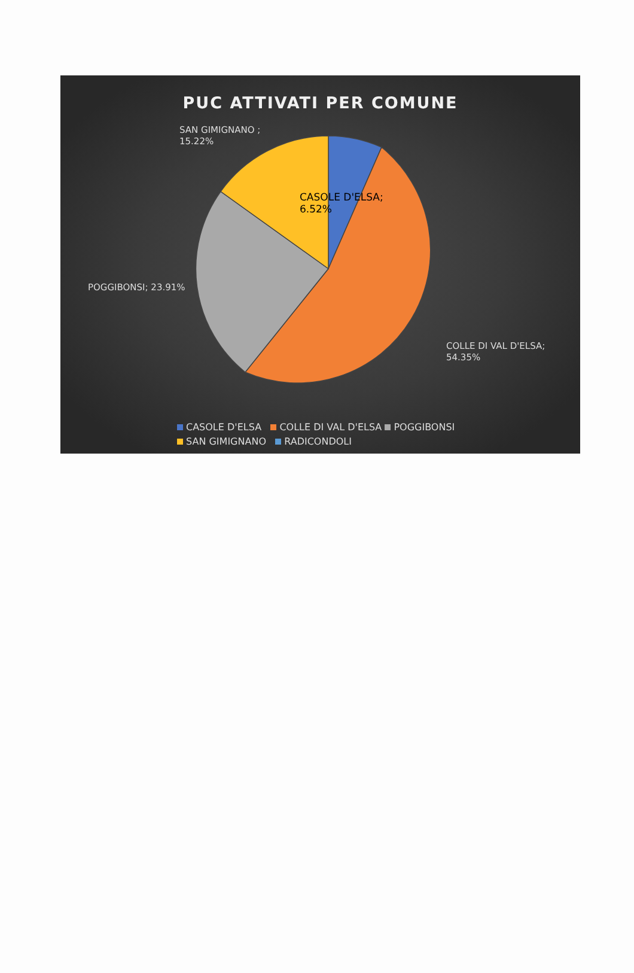PUC ATTIVATI PER COMUNE
SAN GIMIGNANO ;
15.22%
CASOLE D'ELSA;
6.52%
POGGIBONSI; 23.91%
COLLE DI VAL D'ELSA;
54.35%
CASOLE D'ELSA COLLE DI VAL D'ELSA POGGIBONSI
SAN GIMIGNANO RADICONDOLI